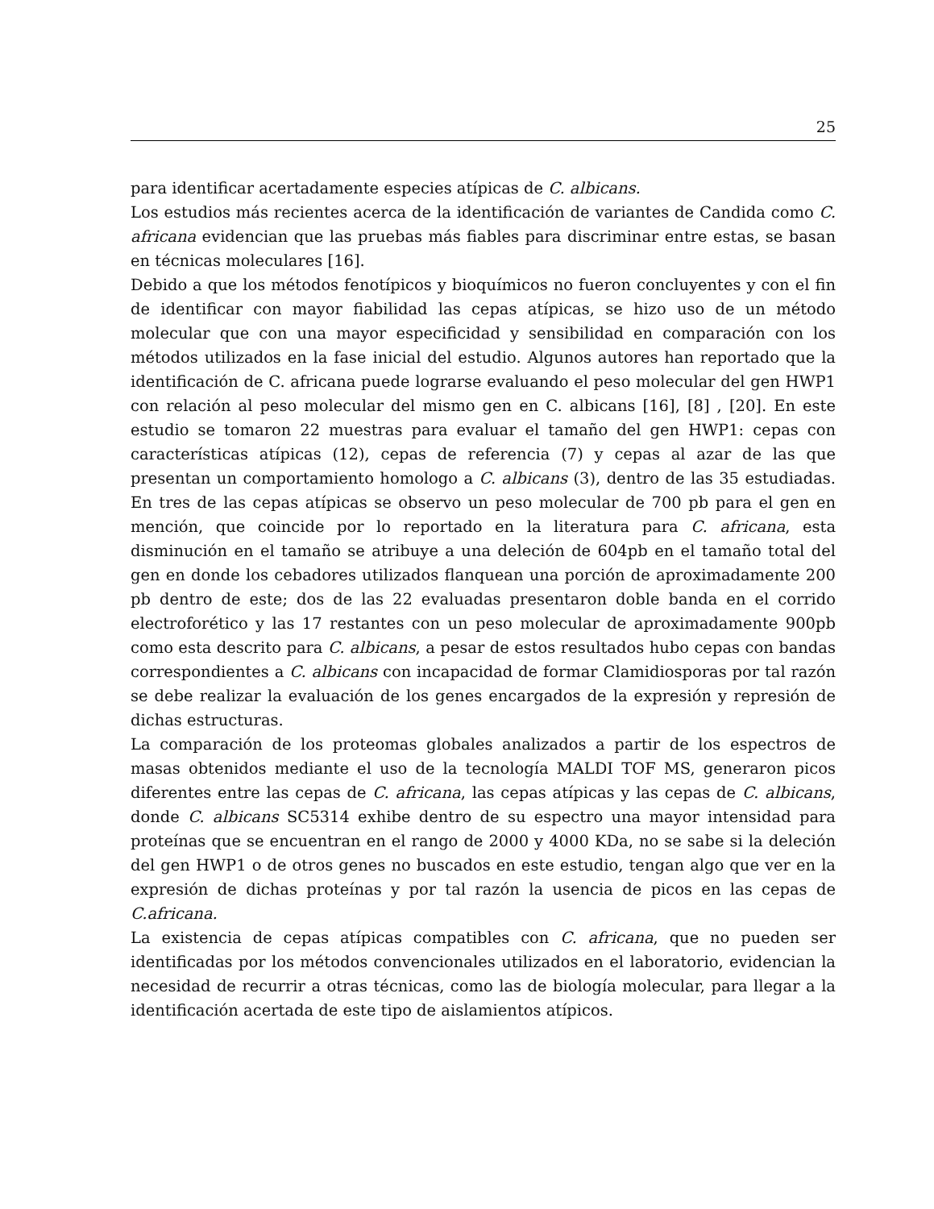25
para identificar acertadamente especies atípicas de C. albicans.
Los estudios más recientes acerca de la identificación de variantes de Candida como C. africana evidencian que las pruebas más fiables para discriminar entre estas, se basan en técnicas moleculares [16].
Debido a que los métodos fenotípicos y bioquímicos no fueron concluyentes y con el fin de identificar con mayor fiabilidad las cepas atípicas, se hizo uso de un método molecular que con una mayor especificidad y sensibilidad en comparación con los métodos utilizados en la fase inicial del estudio. Algunos autores han reportado que la identificación de C. africana puede lograrse evaluando el peso molecular del gen HWP1 con relación al peso molecular del mismo gen en C. albicans [16], [8] , [20]. En este estudio se tomaron 22 muestras para evaluar el tamaño del gen HWP1: cepas con características atípicas (12), cepas de referencia (7) y cepas al azar de las que presentan un comportamiento homologo a C. albicans (3), dentro de las 35 estudiadas. En tres de las cepas atípicas se observo un peso molecular de 700 pb para el gen en mención, que coincide por lo reportado en la literatura para C. africana, esta disminución en el tamaño se atribuye a una deleción de 604pb en el tamaño total del gen en donde los cebadores utilizados flanquean una porción de aproximadamente 200 pb dentro de este; dos de las 22 evaluadas presentaron doble banda en el corrido electroforético y las 17 restantes con un peso molecular de aproximadamente 900pb como esta descrito para C. albicans, a pesar de estos resultados hubo cepas con bandas correspondientes a C. albicans con incapacidad de formar Clamidiosporas por tal razón se debe realizar la evaluación de los genes encargados de la expresión y represión de dichas estructuras.
La comparación de los proteomas globales analizados a partir de los espectros de masas obtenidos mediante el uso de la tecnología MALDI TOF MS, generaron picos diferentes entre las cepas de C. africana, las cepas atípicas y las cepas de C. albicans, donde C. albicans SC5314 exhibe dentro de su espectro una mayor intensidad para proteínas que se encuentran en el rango de 2000 y 4000 KDa, no se sabe si la deleción del gen HWP1 o de otros genes no buscados en este estudio, tengan algo que ver en la expresión de dichas proteínas y por tal razón la usencia de picos en las cepas de C.africana.
La existencia de cepas atípicas compatibles con C. africana, que no pueden ser identificadas por los métodos convencionales utilizados en el laboratorio, evidencian la necesidad de recurrir a otras técnicas, como las de biología molecular, para llegar a la identificación acertada de este tipo de aislamientos atípicos.